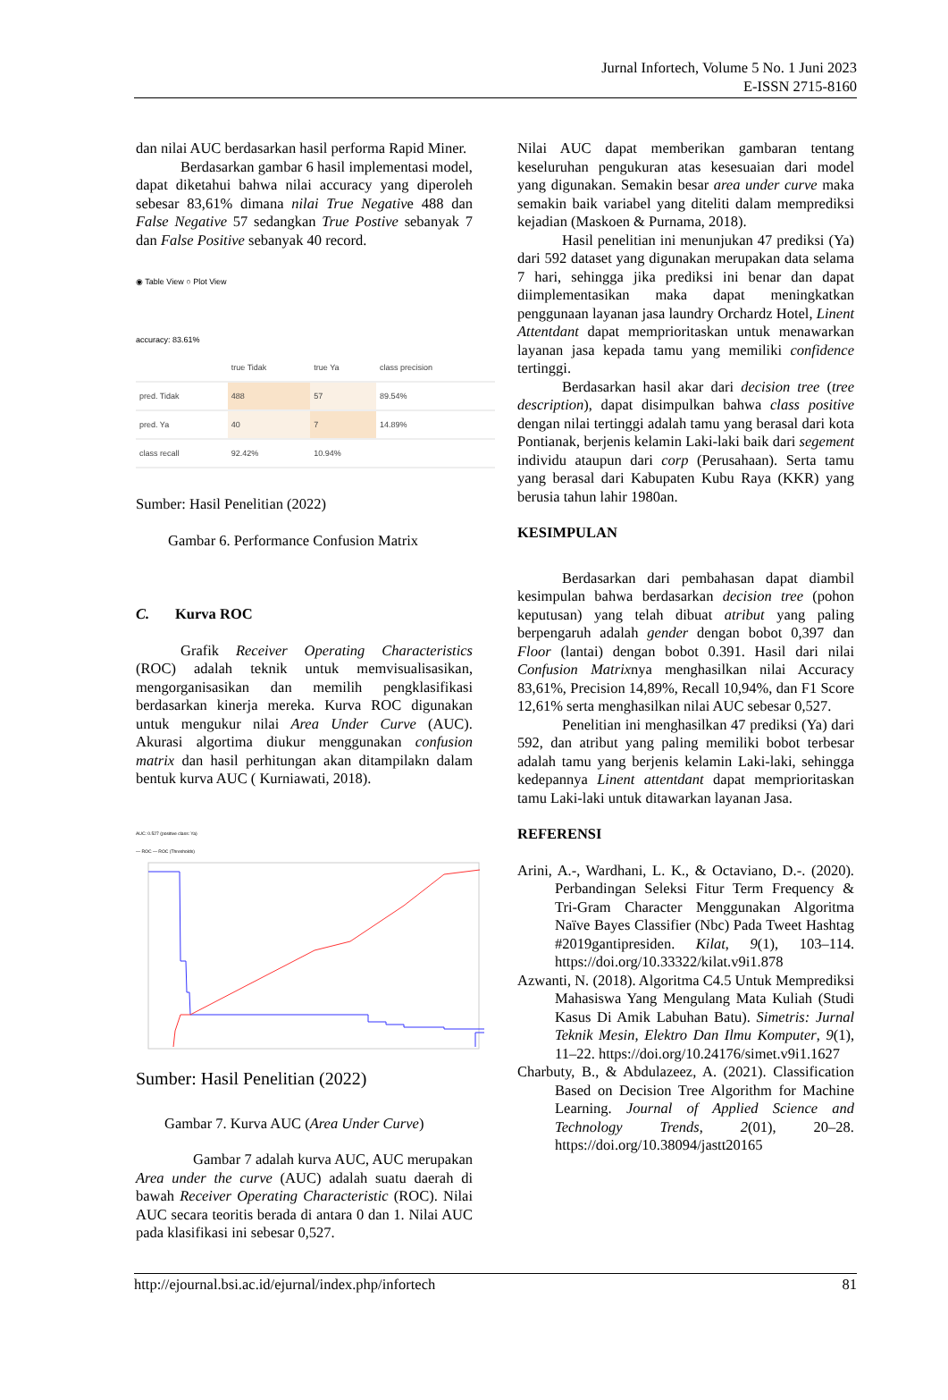Jurnal Infortech, Volume 5 No. 1 Juni 2023
E-ISSN 2715-8160
dan nilai AUC berdasarkan hasil performa Rapid Miner.
Berdasarkan gambar 6 hasil implementasi model, dapat diketahui bahwa nilai accuracy yang diperoleh sebesar 83,61% dimana nilai True Negative 488 dan False Negative 57 sedangkan True Postive sebanyak 7 dan False Positive sebanyak 40 record.
◉ Table View ○ Plot View
accuracy: 83.61%
| | true Tidak | true Ya | class precision |
| pred. Tidak | 488 | 57 | 89.54% |
| pred. Ya | 40 | 7 | 14.89% |
| class recall | 92.42% | 10.94% | |
Sumber: Hasil Penelitian (2022)
Gambar 6. Performance Confusion Matrix
C. Kurva ROC
Grafik Receiver Operating Characteristics (ROC) adalah teknik untuk memvisualisasikan, mengorganisasikan dan memilih pengklasifikasi berdasarkan kinerja mereka. Kurva ROC digunakan untuk mengukur nilai Area Under Curve (AUC). Akurasi algortima diukur menggunakan confusion matrix dan hasil perhitungan akan ditampilakn dalam bentuk kurva AUC ( Kurniawati, 2018).
AUC: 0.527 (positive class: Ya)
— ROC — ROC (Thresholds)
Sumber: Hasil Penelitian (2022)
Gambar 7. Kurva AUC (Area Under Curve)
Gambar 7 adalah kurva AUC, AUC merupakan Area under the curve (AUC) adalah suatu daerah di bawah Receiver Operating Characteristic (ROC). Nilai AUC secara teoritis berada di antara 0 dan 1. Nilai AUC pada klasifikasi ini sebesar 0,527.
Nilai AUC dapat memberikan gambaran tentang keseluruhan pengukuran atas kesesuaian dari model yang digunakan. Semakin besar area under curve maka semakin baik variabel yang diteliti dalam memprediksi kejadian (Maskoen & Purnama, 2018).
Hasil penelitian ini menunjukan 47 prediksi (Ya) dari 592 dataset yang digunakan merupakan data selama 7 hari, sehingga jika prediksi ini benar dan dapat diimplementasikan maka dapat meningkatkan penggunaan layanan jasa laundry Orchardz Hotel, Linent Attentdant dapat memprioritaskan untuk menawarkan layanan jasa kepada tamu yang memiliki confidence tertinggi.
Berdasarkan hasil akar dari decision tree (tree description), dapat disimpulkan bahwa class positive dengan nilai tertinggi adalah tamu yang berasal dari kota Pontianak, berjenis kelamin Laki-laki baik dari segement individu ataupun dari corp (Perusahaan). Serta tamu yang berasal dari Kabupaten Kubu Raya (KKR) yang berusia tahun lahir 1980an.
KESIMPULAN
Berdasarkan dari pembahasan dapat diambil kesimpulan bahwa berdasarkan decision tree (pohon keputusan) yang telah dibuat atribut yang paling berpengaruh adalah gender dengan bobot 0,397 dan Floor (lantai) dengan bobot 0.391. Hasil dari nilai Confusion Matrixnya menghasilkan nilai Accuracy 83,61%, Precision 14,89%, Recall 10,94%, dan F1 Score 12,61% serta menghasilkan nilai AUC sebesar 0,527.
Penelitian ini menghasilkan 47 prediksi (Ya) dari 592, dan atribut yang paling memiliki bobot terbesar adalah tamu yang berjenis kelamin Laki-laki, sehingga kedepannya Linent attentdant dapat memprioritaskan tamu Laki-laki untuk ditawarkan layanan Jasa.
REFERENSI
Arini, A.-, Wardhani, L. K., & Octaviano, D.-. (2020). Perbandingan Seleksi Fitur Term Frequency & Tri-Gram Character Menggunakan Algoritma Naïve Bayes Classifier (Nbc) Pada Tweet Hashtag #2019gantipresiden. Kilat, 9(1), 103–114. https://doi.org/10.33322/kilat.v9i1.878
Azwanti, N. (2018). Algoritma C4.5 Untuk Memprediksi Mahasiswa Yang Mengulang Mata Kuliah (Studi Kasus Di Amik Labuhan Batu). Simetris: Jurnal Teknik Mesin, Elektro Dan Ilmu Komputer, 9(1), 11–22. https://doi.org/10.24176/simet.v9i1.1627
Charbuty, B., & Abdulazeez, A. (2021). Classification Based on Decision Tree Algorithm for Machine Learning. Journal of Applied Science and Technology Trends, 2(01), 20–28. https://doi.org/10.38094/jastt20165
http://ejournal.bsi.ac.id/ejurnal/index.php/infortech 81